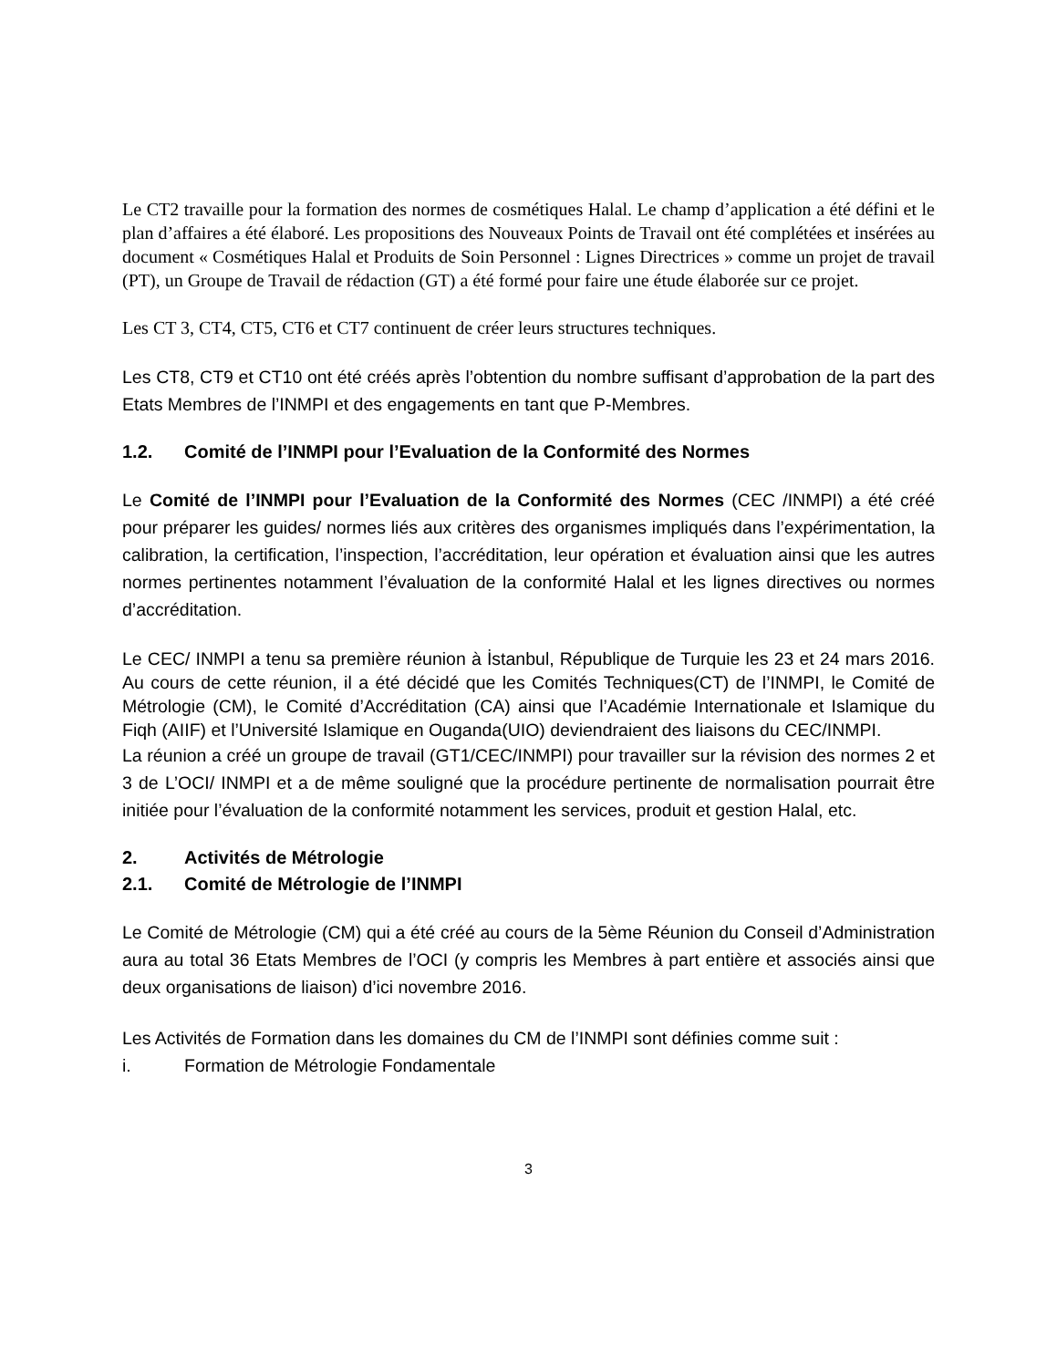Le CT2 travaille pour la formation des normes de cosmétiques Halal. Le champ d’application a été défini et le plan d’affaires a été élaboré. Les propositions des Nouveaux Points de Travail ont été complétées et insérées au document « Cosmétiques Halal et Produits de Soin Personnel : Lignes Directrices » comme un projet de travail (PT), un Groupe de Travail de rédaction (GT) a été formé pour faire une étude élaborée sur ce projet.
Les CT 3, CT4, CT5, CT6 et CT7 continuent de créer leurs structures techniques.
Les CT8, CT9 et CT10 ont été créés après l’obtention du nombre suffisant d’approbation de la part des Etats Membres de l’INMPI et des engagements en tant que P-Membres.
1.2. Comité de l’INMPI pour l’Evaluation de la Conformité des Normes
Le Comité de l’INMPI pour l’Evaluation de la Conformité des Normes (CEC /INMPI) a été créé pour préparer les guides/ normes liés aux critères des organismes impliqués dans l’expérimentation, la calibration, la certification, l’inspection, l’accréditation, leur opération et évaluation ainsi que les autres normes pertinentes notamment l’évaluation de la conformité Halal et les lignes directives ou normes d’accréditation.
Le CEC/ INMPI a tenu sa première réunion à İstanbul, République de Turquie les 23 et 24 mars 2016. Au cours de cette réunion, il a été décidé que les Comités Techniques(CT) de l’INMPI, le Comité de Métrologie (CM), le Comité d’Accréditation (CA) ainsi que l’Académie Internationale et Islamique du Fiqh (AIIF) et l’Université Islamique en Ouganda(UIO) deviendraient des liaisons du CEC/INMPI.
La réunion a créé un groupe de travail (GT1/CEC/INMPI) pour travailler sur la révision des normes 2 et 3 de L’OCI/ INMPI et a de même souligné que la procédure pertinente de normalisation pourrait être initiée pour l’évaluation de la conformité notamment les services, produit et gestion Halal, etc.
2. Activités de Métrologie
2.1. Comité de Métrologie de l’INMPI
Le Comité de Métrologie (CM) qui a été créé au cours de la 5ème Réunion du Conseil d’Administration aura au total 36 Etats Membres de l’OCI (y compris les Membres à part entière et associés ainsi que deux organisations de liaison) d’ici novembre 2016.
Les Activités de Formation dans les domaines du CM de l’INMPI sont définies comme suit :
i. Formation de Métrologie Fondamentale
3